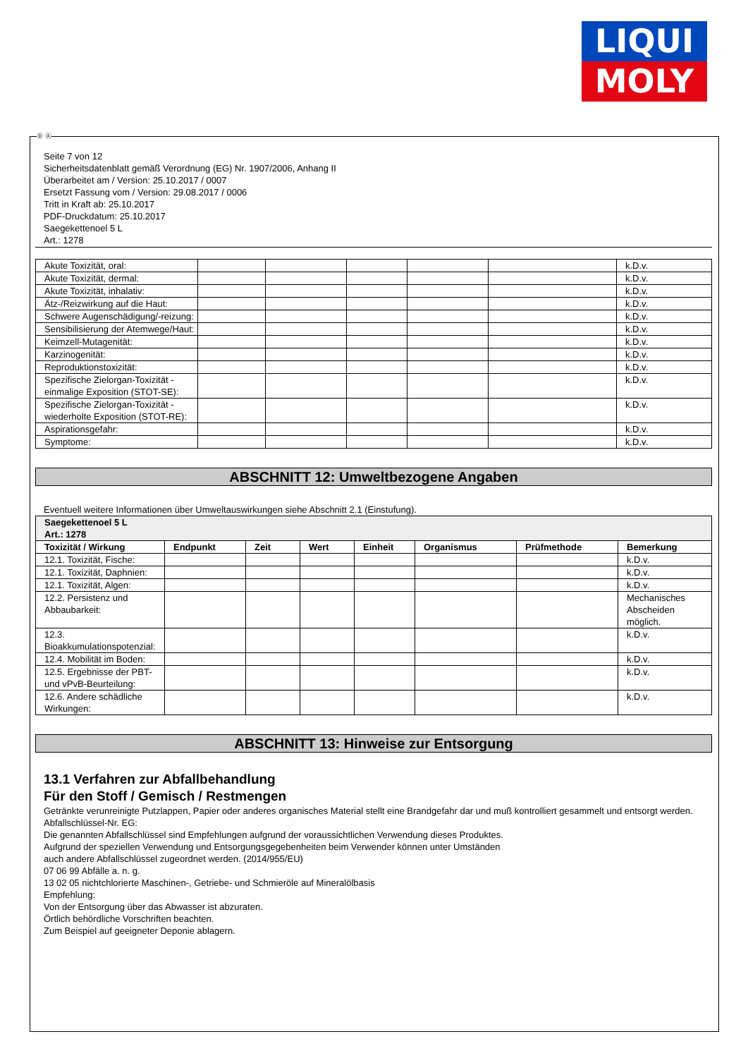LIQUI
MOLY
Ⓓ Ⓐ
Seite 7 von 12
Sicherheitsdatenblatt gemäß Verordnung (EG) Nr. 1907/2006, Anhang II
Überarbeitet am / Version: 25.10.2017 / 0007
Ersetzt Fassung vom / Version: 29.08.2017 / 0006
Tritt in Kraft ab: 25.10.2017
PDF-Druckdatum: 25.10.2017
Saegekettenoel 5 L
Art.: 1278
| Akute Toxizität, oral: | | | | | | k.D.v. |
| Akute Toxizität, dermal: | | | | | | k.D.v. |
| Akute Toxizität, inhalativ: | | | | | | k.D.v. |
| Ätz-/Reizwirkung auf die Haut: | | | | | | k.D.v. |
| Schwere Augenschädigung/-reizung: | | | | | | k.D.v. |
| Sensibilisierung der Atemwege/Haut: | | | | | | k.D.v. |
| Keimzell-Mutagenität: | | | | | | k.D.v. |
| Karzinogenität: | | | | | | k.D.v. |
| Reproduktionstoxizität: | | | | | | k.D.v. |
| Spezifische Zielorgan-Toxizität - einmalige Exposition (STOT-SE): | | | | | | k.D.v. |
| Spezifische Zielorgan-Toxizität - wiederholte Exposition (STOT-RE): | | | | | | k.D.v. |
| Aspirationsgefahr: | | | | | | k.D.v. |
| Symptome: | | | | | | k.D.v. |
ABSCHNITT 12: Umweltbezogene Angaben
Eventuell weitere Informationen über Umweltauswirkungen siehe Abschnitt 2.1 (Einstufung).
| Saegekettenoel 5 L Art.: 1278 | | | | | | | |
| --- | --- | --- | --- | --- | --- | --- | --- |
| Toxizität / Wirkung | Endpunkt | Zeit | Wert | Einheit | Organismus | Prüfmethode | Bemerkung |
| 12.1. Toxizität, Fische: | | | | | | | k.D.v. |
| 12.1. Toxizität, Daphnien: | | | | | | | k.D.v. |
| 12.1. Toxizität, Algen: | | | | | | | k.D.v. |
| 12.2. Persistenz und Abbaubarkeit: | | | | | | | Mechanisches Abscheiden möglich. |
| 12.3. Bioakkumulationspotenzial: | | | | | | | k.D.v. |
| 12.4. Mobilität im Boden: | | | | | | | k.D.v. |
| 12.5. Ergebnisse der PBT- und vPvB-Beurteilung: | | | | | | | k.D.v. |
| 12.6. Andere schädliche Wirkungen: | | | | | | | k.D.v. |
ABSCHNITT 13: Hinweise zur Entsorgung
13.1 Verfahren zur Abfallbehandlung
Für den Stoff / Gemisch / Restmengen
Getränkte verunreinigte Putzlappen, Papier oder anderes organisches Material stellt eine Brandgefahr dar und muß kontrolliert gesammelt und entsorgt werden.
Abfallschlüssel-Nr. EG:
Die genannten Abfallschlüssel sind Empfehlungen aufgrund der voraussichtlichen Verwendung dieses Produktes.
Aufgrund der speziellen Verwendung und Entsorgungsgegebenheiten beim Verwender können unter Umständen
auch andere Abfallschlüssel zugeordnet werden. (2014/955/EU)
07 06 99 Abfälle a. n. g.
13 02 05 nichtchlorierte Maschinen-, Getriebe- und Schmieröle auf Mineralölbasis
Empfehlung:
Von der Entsorgung über das Abwasser ist abzuraten.
Örtlich behördliche Vorschriften beachten.
Zum Beispiel auf geeigneter Deponie ablagern.